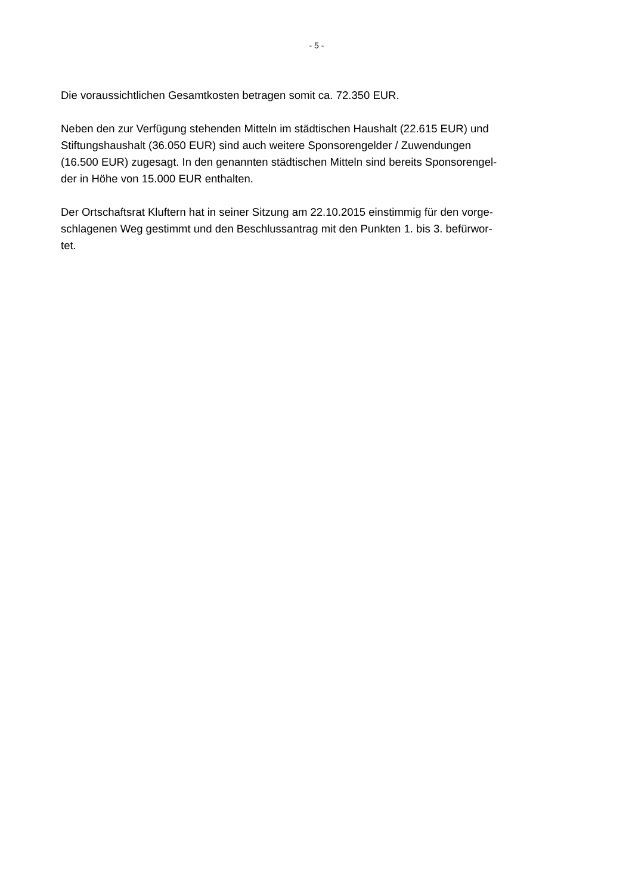- 5 -
Die voraussichtlichen Gesamtkosten betragen somit ca. 72.350 EUR.
Neben den zur Verfügung stehenden Mitteln im städtischen Haushalt (22.615 EUR) und
Stiftungshaushalt (36.050 EUR) sind auch weitere Sponsorengelder / Zuwendungen
(16.500 EUR) zugesagt. In den genannten städtischen Mitteln sind bereits Sponsorengel-
der in Höhe von 15.000 EUR enthalten.
Der Ortschaftsrat Kluftern hat in seiner Sitzung am 22.10.2015 einstimmig für den vorge-
schlagenen Weg gestimmt und den Beschlussantrag mit den Punkten 1. bis 3. befürwor-
tet.